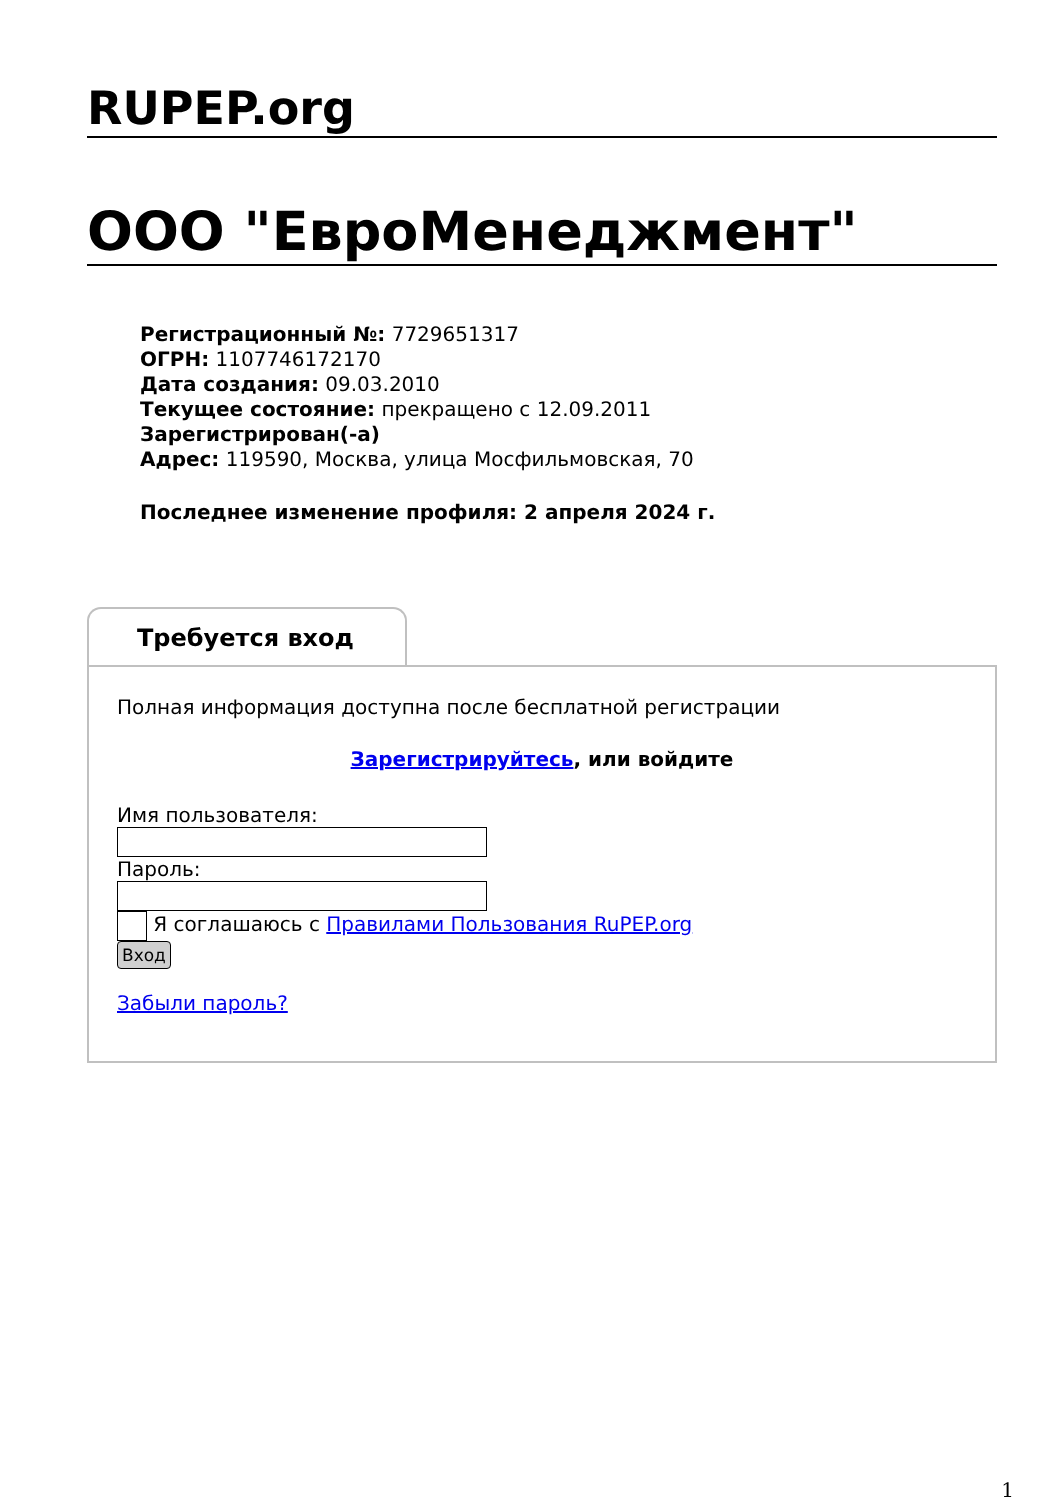RUPEP.org
ООО "ЕвроМенеджмент"
Регистрационный №: 7729651317
ОГРН: 1107746172170
Дата создания: 09.03.2010
Текущее состояние: прекращено с 12.09.2011
Зарегистрирован(-а)
Адрес: 119590, Москва, улица Мосфильмовская, 70
Последнее изменение профиля: 2 апреля 2024 г.
Требуется вход
Полная информация доступна после бесплатной регистрации
Зарегистрируйтесь, или войдите
Имя пользователя:
Пароль:
Я соглашаюсь с Правилами Пользования RuPEP.org
Вход
Забыли пароль?
1